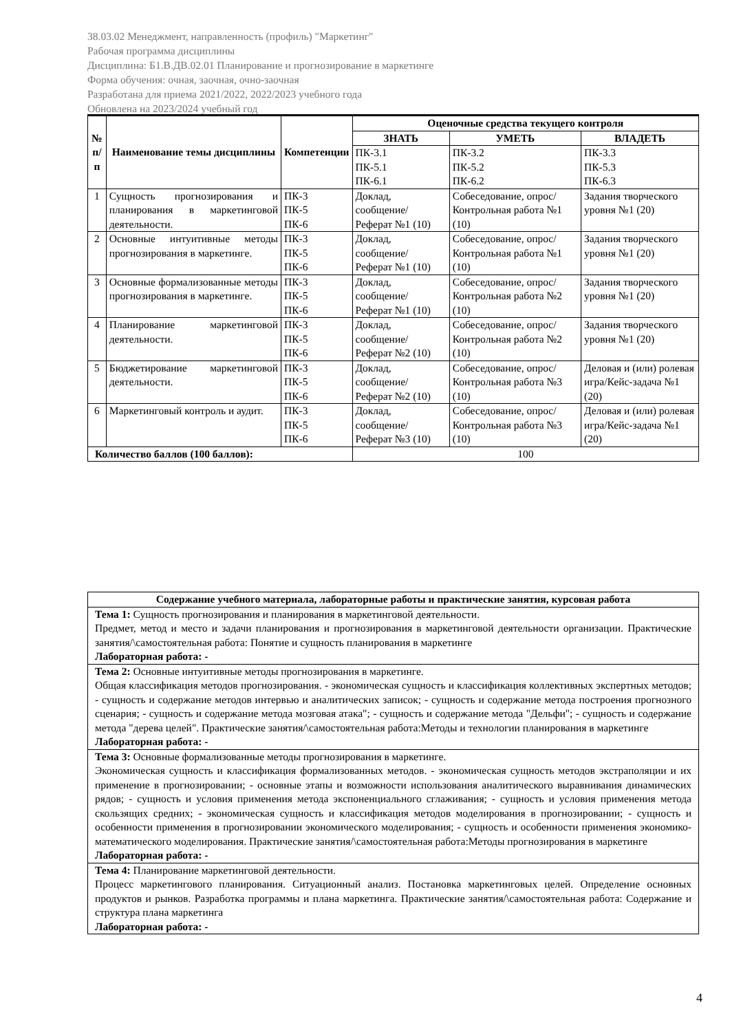38.03.02 Менеджмент, направленность (профиль) "Маркетинг"
Рабочая программа дисциплины
Дисциплина: Б1.В.ДВ.02.01 Планирование и прогнозирование в маркетинге
Форма обучения: очная, заочная, очно-заочная
Разработана для приема 2021/2022, 2022/2023 учебного года
Обновлена на 2023/2024 учебный год
| № п/п | Наименование темы дисциплины | Компетенции | Оценочные средства текущего контроля | | |
| --- | --- | --- | --- | --- | --- |
| | | | ЗНАТЬ | УМЕТЬ | ВЛАДЕТЬ |
| | | | ПК-3.1 ПК-5.1 ПК-6.1 | ПК-3.2 ПК-5.2 ПК-6.2 | ПК-3.3 ПК-5.3 ПК-6.3 |
| 1 | Сущность прогнозирования и планирования в маркетинговой деятельности. | ПК-3 ПК-5 ПК-6 | Доклад, сообщение/ Реферат №1 (10) | Собеседование, опрос/ Контрольная работа №1 (10) | Задания творческого уровня №1 (20) |
| 2 | Основные интуитивные методы прогнозирования в маркетинге. | ПК-3 ПК-5 ПК-6 | Доклад, сообщение/ Реферат №1 (10) | Собеседование, опрос/ Контрольная работа №1 (10) | Задания творческого уровня №1 (20) |
| 3 | Основные формализованные методы прогнозирования в маркетинге. | ПК-3 ПК-5 ПК-6 | Доклад, сообщение/ Реферат №1 (10) | Собеседование, опрос/ Контрольная работа №2 (10) | Задания творческого уровня №1 (20) |
| 4 | Планирование маркетинговой деятельности. | ПК-3 ПК-5 ПК-6 | Доклад, сообщение/ Реферат №2 (10) | Собеседование, опрос/ Контрольная работа №2 (10) | Задания творческого уровня №1 (20) |
| 5 | Бюджетирование маркетинговой деятельности. | ПК-3 ПК-5 ПК-6 | Доклад, сообщение/ Реферат №2 (10) | Собеседование, опрос/ Контрольная работа №3 (10) | Деловая и (или) ролевая игра/Кейс-задача №1 (20) |
| 6 | Маркетинговый контроль и аудит. | ПК-3 ПК-5 ПК-6 | Доклад, сообщение/ Реферат №3 (10) | Собеседование, опрос/ Контрольная работа №3 (10) | Деловая и (или) ролевая игра/Кейс-задача №1 (20) |
| Количество баллов (100 баллов): | | | 100 | | |
| Содержание учебного материала, лабораторные работы и практические занятия, курсовая работа |
| --- |
| Тема 1: Сущность прогнозирования и планирования в маркетинговой деятельности. Предмет, метод и место и задачи планирования и прогнозирования в маркетинговой деятельности организации. Практические занятия/\самостоятельная работа: Понятие и сущность планирования в маркетинге Лабораторная работа: - |
| Тема 2: Основные интуитивные методы прогнозирования в маркетинге. Общая классификация методов прогнозирования. - экономическая сущность и классификация коллективных экспертных методов; - сущность и содержание методов интервью и аналитических записок; - сущность и содержание метода построения прогнозного сценария; - сущность и содержание метода мозговая атака"; - сущность и содержание метода "Дельфи"; - сущность и содержание метода "дерева целей". Практические занятия/\самостоятельная работа:Методы и технологии планирования в маркетинге Лабораторная работа: - |
| Тема 3: Основные формализованные методы прогнозирования в маркетинге. Экономическая сущность и классификация формализованных методов. - экономическая сущность методов экстраполяции и их применение в прогнозировании; - основные этапы и возможности использования аналитического выравнивания динамических рядов; - сущность и условия применения метода экспоненциального сглаживания; - сущность и условия применения метода скользящих средних; - экономическая сущность и классификация методов моделирования в прогнозировании; - сущность и особенности применения в прогнозировании экономического моделирования; - сущность и особенности применения экономико-математического моделирования. Практические занятия/\самостоятельная работа:Методы прогнозирования в маркетинге Лабораторная работа: - |
| Тема 4: Планирование маркетинговой деятельности. Процесс маркетингового планирования. Ситуационный анализ. Постановка маркетинговых целей. Определение основных продуктов и рынков. Разработка программы и плана маркетинга. Практические занятия/\самостоятельная работа: Содержание и структура плана маркетинга Лабораторная работа: - |
4